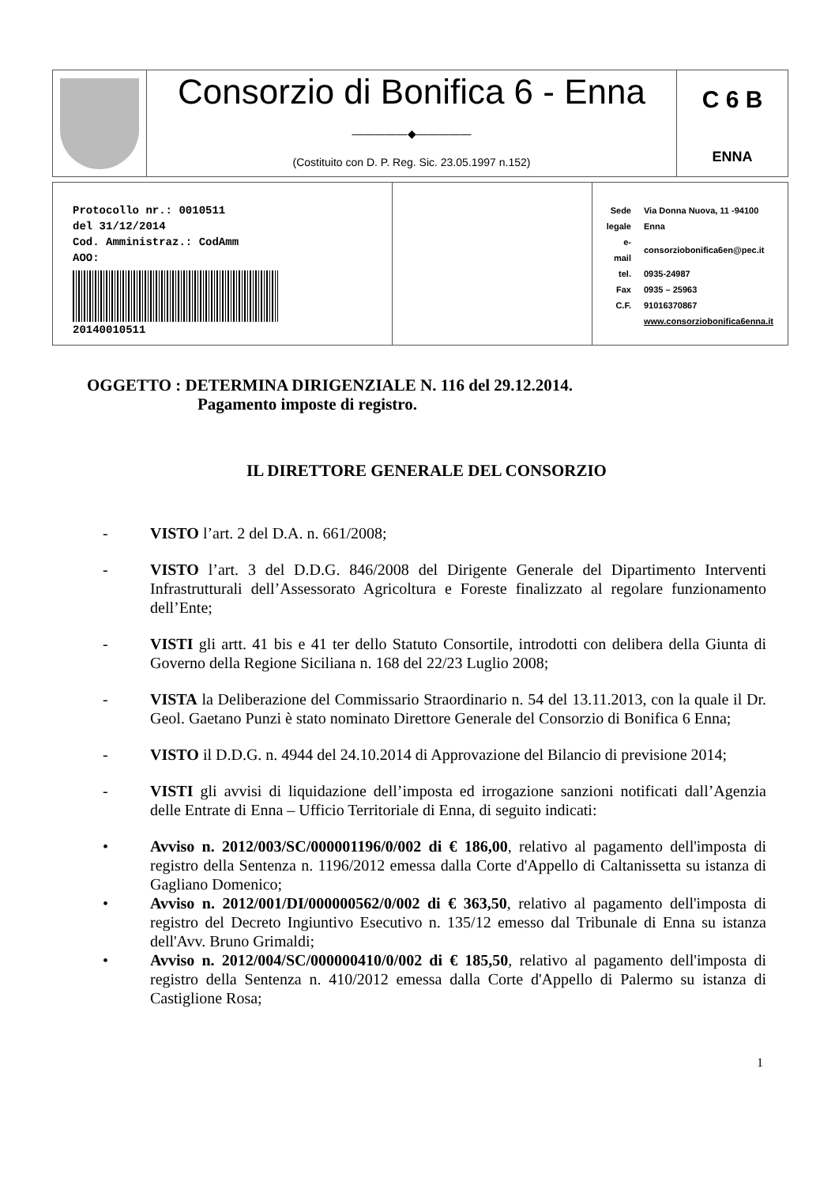Consorzio di Bonifica 6 - Enna
—————◆—————
(Costituito con D. P. Reg. Sic. 23.05.1997 n.152)
C 6 B
ENNA
Protocollo nr.: 0010511
del 31/12/2014
Cod. Amministraz.: CodAmm
AOO:
20140010511
| Sede legale | Via Donna Nuova, 11 -94100 Enna |
| e-mail | consorziobonifica6en@pec.it |
| tel. | 0935-24987 |
| Fax | 0935 – 25963 |
| C.F. | 91016370867 |
| | www.consorziobonifica6enna.it |
OGGETTO : DETERMINA DIRIGENZIALE N. 116 del 29.12.2014.
Pagamento imposte di registro.
IL DIRETTORE GENERALE DEL CONSORZIO
- VISTO l’art. 2 del D.A. n. 661/2008;
- VISTO l’art. 3 del D.D.G. 846/2008 del Dirigente Generale del Dipartimento Interventi Infrastrutturali dell’Assessorato Agricoltura e Foreste finalizzato al regolare funzionamento dell’Ente;
- VISTI gli artt. 41 bis e 41 ter dello Statuto Consortile, introdotti con delibera della Giunta di Governo della Regione Siciliana n. 168 del 22/23 Luglio 2008;
- VISTA la Deliberazione del Commissario Straordinario n. 54 del 13.11.2013, con la quale il Dr. Geol. Gaetano Punzi è stato nominato Direttore Generale del Consorzio di Bonifica 6 Enna;
- VISTO il D.D.G. n. 4944 del 24.10.2014 di Approvazione del Bilancio di previsione 2014;
- VISTI gli avvisi di liquidazione dell’imposta ed irrogazione sanzioni notificati dall’Agenzia delle Entrate di Enna – Ufficio Territoriale di Enna, di seguito indicati:
• Avviso n. 2012/003/SC/000001196/0/002 di € 186,00, relativo al pagamento dell'imposta di registro della Sentenza n. 1196/2012 emessa dalla Corte d'Appello di Caltanissetta su istanza di Gagliano Domenico;
• Avviso n. 2012/001/DI/000000562/0/002 di € 363,50, relativo al pagamento dell'imposta di registro del Decreto Ingiuntivo Esecutivo n. 135/12 emesso dal Tribunale di Enna su istanza dell'Avv. Bruno Grimaldi;
• Avviso n. 2012/004/SC/000000410/0/002 di € 185,50, relativo al pagamento dell'imposta di registro della Sentenza n. 410/2012 emessa dalla Corte d'Appello di Palermo su istanza di Castiglione Rosa;
1